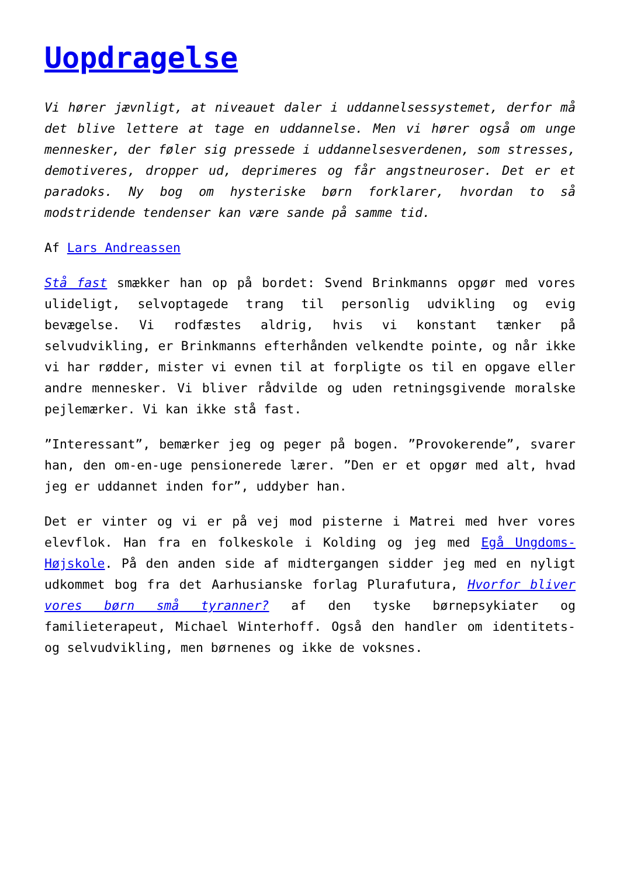Uopdragelse
Vi hører jævnligt, at niveauet daler i uddannelsessystemet, derfor må det blive lettere at tage en uddannelse. Men vi hører også om unge mennesker, der føler sig pressede i uddannelsesverdenen, som stresses, demotiveres, dropper ud, deprimeres og får angstneuroser. Det er et paradoks. Ny bog om hysteriske børn forklarer, hvordan to så modstridende tendenser kan være sande på samme tid.
Af Lars Andreassen
Stå fast smækker han op på bordet: Svend Brinkmanns opgør med vores ulideligt, selvoptagede trang til personlig udvikling og evig bevægelse. Vi rodfæstes aldrig, hvis vi konstant tænker på selvudvikling, er Brinkmanns efterhånden velkendte pointe, og når ikke vi har rødder, mister vi evnen til at forpligte os til en opgave eller andre mennesker. Vi bliver rådvilde og uden retningsgivende moralske pejlemærker. Vi kan ikke stå fast.
”Interessant”, bemærker jeg og peger på bogen. ”Provokerende”, svarer han, den om-en-uge pensionerede lærer. ”Den er et opgør med alt, hvad jeg er uddannet inden for”, uddyber han.
Det er vinter og vi er på vej mod pisterne i Matrei med hver vores elevflok. Han fra en folkeskole i Kolding og jeg med Egå Ungdoms-Højskole. På den anden side af midtergangen sidder jeg med en nyligt udkommet bog fra det Aarhusianske forlag Plurafutura, Hvorfor bliver vores børn små tyranner? af den tyske børnepsykiater og familieterapeut, Michael Winterhoff. Også den handler om identitets- og selvudvikling, men børnenes og ikke de voksnes.